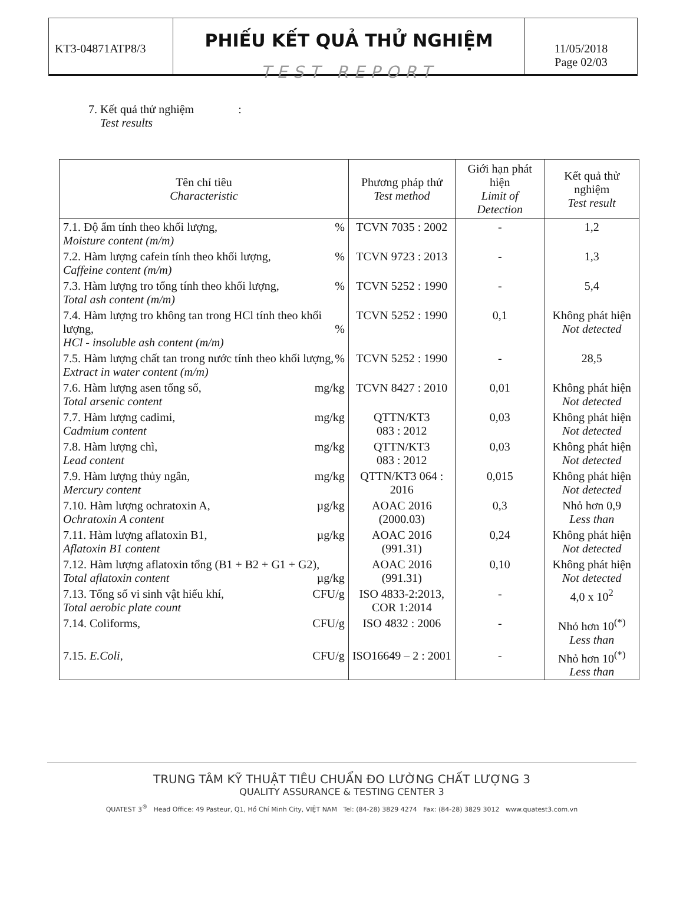KT3-04871ATP8/3
PHIẾU KẾT QUẢ THỬ NGHIỆM
TEST REPORT
11/05/2018
Page 02/03
7. Kết quả thử nghiệm :
Test results
| Tên chỉ tiêu Characteristic | Phương pháp thử Test method | Giới hạn phát hiện Limit of Detection | Kết quả thử nghiệm Test result |
| --- | --- | --- | --- |
| 7.1. Độ ẩm tính theo khối lượng, % Moisture content (m/m) | TCVN 7035 : 2002 | - | 1,2 |
| 7.2. Hàm lượng cafein tính theo khối lượng, % Caffeine content (m/m) | TCVN 9723 : 2013 | - | 1,3 |
| 7.3. Hàm lượng tro tổng tính theo khối lượng, % Total ash content (m/m) | TCVN 5252 : 1990 | - | 5,4 |
| 7.4. Hàm lượng tro không tan trong HCl tính theo khối lượng, % HCl - insoluble ash content (m/m) | TCVN 5252 : 1990 | 0,1 | Không phát hiện Not detected |
| 7.5. Hàm lượng chất tan trong nước tính theo khối lượng, % Extract in water content (m/m) | TCVN 5252 : 1990 | - | 28,5 |
| 7.6. Hàm lượng asen tổng số, mg/kg Total arsenic content | TCVN 8427 : 2010 | 0,01 | Không phát hiện Not detected |
| 7.7. Hàm lượng cadimi, mg/kg Cadmium content | QTTN/KT3 083 : 2012 | 0,03 | Không phát hiện Not detected |
| 7.8. Hàm lượng chì, mg/kg Lead content | QTTN/KT3 083 : 2012 | 0,03 | Không phát hiện Not detected |
| 7.9. Hàm lượng thủy ngân, mg/kg Mercury content | QTTN/KT3 064 : 2016 | 0,015 | Không phát hiện Not detected |
| 7.10. Hàm lượng ochratoxin A, µg/kg Ochratoxin A content | AOAC 2016 (2000.03) | 0,3 | Nhỏ hơn 0,9 Less than |
| 7.11. Hàm lượng aflatoxin B1, µg/kg Aflatoxin B1 content | AOAC 2016 (991.31) | 0,24 | Không phát hiện Not detected |
| 7.12. Hàm lượng aflatoxin tổng (B1 + B2 + G1 + G2), µg/kg Total aflatoxin content | AOAC 2016 (991.31) | 0,10 | Không phát hiện Not detected |
| 7.13. Tổng số vi sinh vật hiếu khí, CFU/g Total aerobic plate count | ISO 4833-2:2013, COR 1:2014 | - | 4,0 x 10<sup>2</sup> |
| 7.14. Coliforms, CFU/g | ISO 4832 : 2006 | - | Nhỏ hơn 10<sup>(*)</sup> Less than |
| 7.15. E.Coli , CFU/g | ISO16649 – 2 : 2001 | - | Nhỏ hơn 10<sup>(*)</sup> Less than |
TRUNG TÂM KỸ THUẬT TIÊU CHUẨN ĐO LƯỜNG CHẤT LƯỢNG 3
QUALITY ASSURANCE & TESTING CENTER 3
QUATEST 3<sup>®</sup> Head Office: 49 Pasteur, Q1, Hồ Chí Minh City, VIỆT NAM Tel: (84-28) 3829 4274 Fax: (84-28) 3829 3012 www.quatest3.com.vn